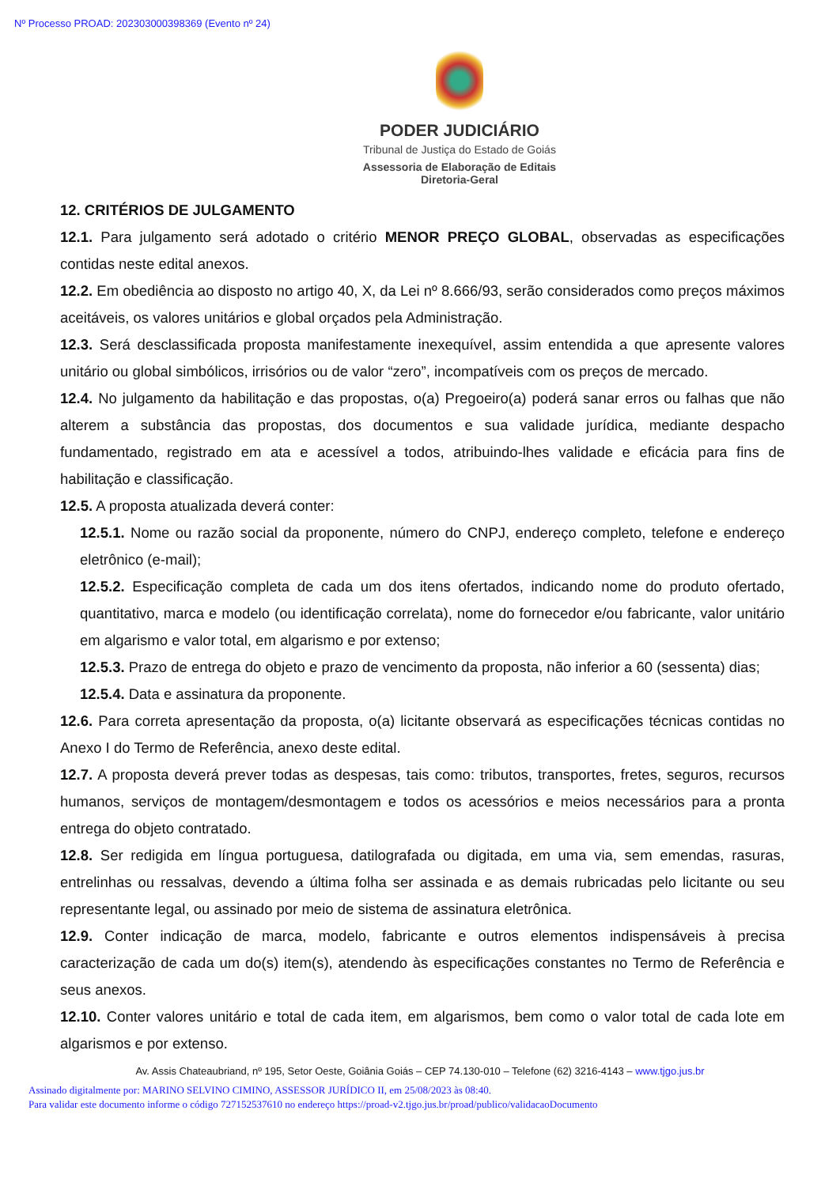Nº Processo PROAD: 202303000398369 (Evento nº 24)
PODER JUDICIÁRIO
Tribunal de Justiça do Estado de Goiás
Assessoria de Elaboração de Editais
Diretoria-Geral
12. CRITÉRIOS DE JULGAMENTO
12.1. Para julgamento será adotado o critério MENOR PREÇO GLOBAL, observadas as especificações contidas neste edital anexos.
12.2. Em obediência ao disposto no artigo 40, X, da Lei nº 8.666/93, serão considerados como preços máximos aceitáveis, os valores unitários e global orçados pela Administração.
12.3. Será desclassificada proposta manifestamente inexequível, assim entendida a que apresente valores unitário ou global simbólicos, irrisórios ou de valor “zero”, incompatíveis com os preços de mercado.
12.4. No julgamento da habilitação e das propostas, o(a) Pregoeiro(a) poderá sanar erros ou falhas que não alterem a substância das propostas, dos documentos e sua validade jurídica, mediante despacho fundamentado, registrado em ata e acessível a todos, atribuindo-lhes validade e eficácia para fins de habilitação e classificação.
12.5. A proposta atualizada deverá conter:
12.5.1. Nome ou razão social da proponente, número do CNPJ, endereço completo, telefone e endereço eletrônico (e-mail);
12.5.2. Especificação completa de cada um dos itens ofertados, indicando nome do produto ofertado, quantitativo, marca e modelo (ou identificação correlata), nome do fornecedor e/ou fabricante, valor unitário em algarismo e valor total, em algarismo e por extenso;
12.5.3. Prazo de entrega do objeto e prazo de vencimento da proposta, não inferior a 60 (sessenta) dias;
12.5.4. Data e assinatura da proponente.
12.6. Para correta apresentação da proposta, o(a) licitante observará as especificações técnicas contidas no Anexo I do Termo de Referência, anexo deste edital.
12.7. A proposta deverá prever todas as despesas, tais como: tributos, transportes, fretes, seguros, recursos humanos, serviços de montagem/desmontagem e todos os acessórios e meios necessários para a pronta entrega do objeto contratado.
12.8. Ser redigida em língua portuguesa, datilografada ou digitada, em uma via, sem emendas, rasuras, entrelinhas ou ressalvas, devendo a última folha ser assinada e as demais rubricadas pelo licitante ou seu representante legal, ou assinado por meio de sistema de assinatura eletrônica.
12.9. Conter indicação de marca, modelo, fabricante e outros elementos indispensáveis à precisa caracterização de cada um do(s) item(s), atendendo às especificações constantes no Termo de Referência e seus anexos.
12.10. Conter valores unitário e total de cada item, em algarismos, bem como o valor total de cada lote em algarismos e por extenso.
Av. Assis Chateaubriand, nº 195, Setor Oeste, Goiânia Goiás – CEP 74.130-010 – Telefone (62) 3216-4143 – www.tjgo.jus.br
Assinado digitalmente por: MARINO SELVINO CIMINO, ASSESSOR JURÍDICO II, em 25/08/2023 às 08:40.
Para validar este documento informe o código 727152537610 no endereço https://proad-v2.tjgo.jus.br/proad/publico/validacaoDocumento